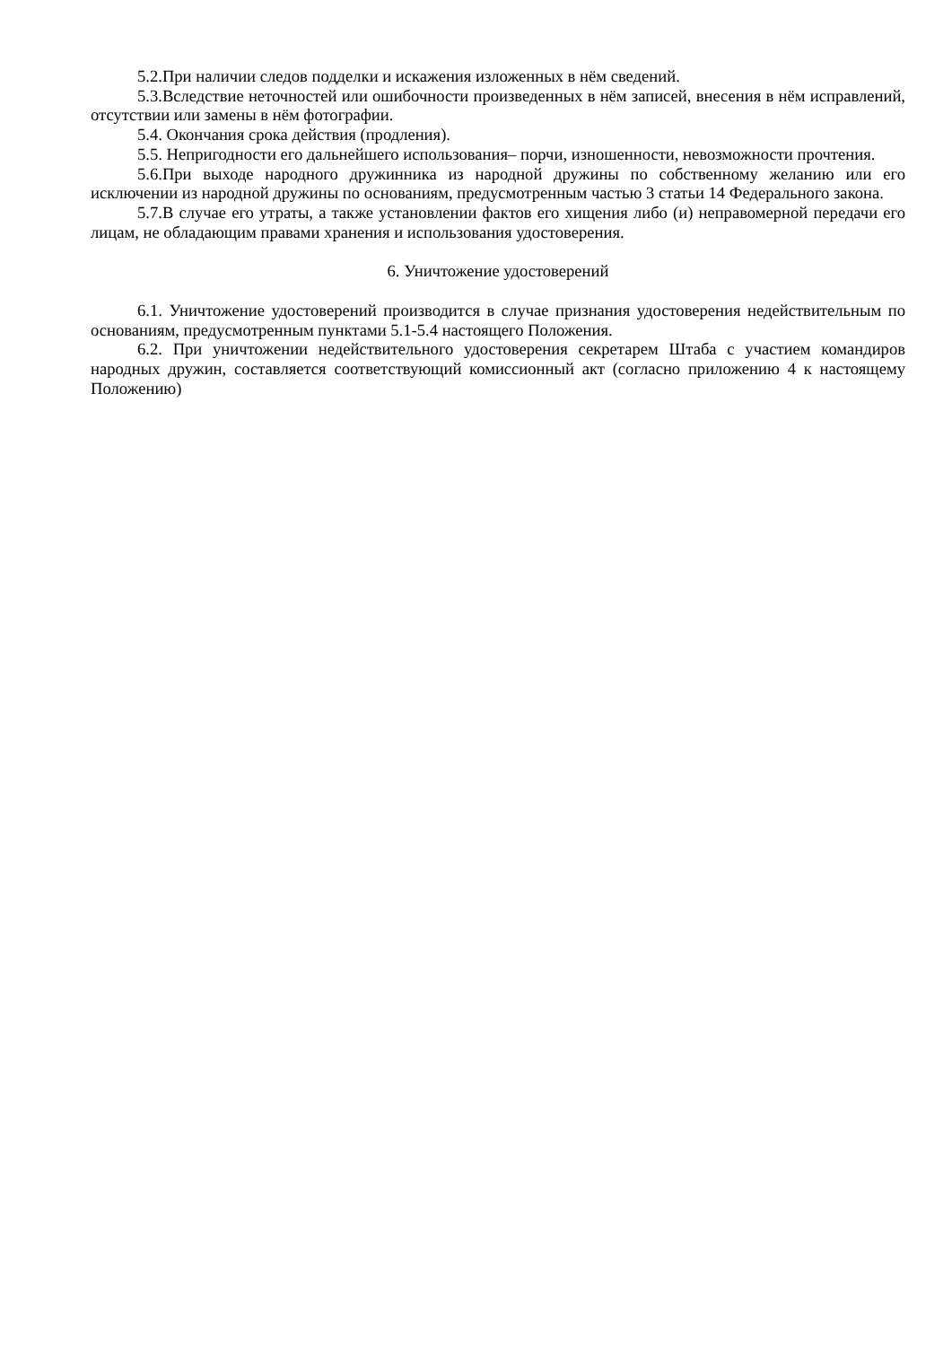5.2.При наличии следов подделки и искажения изложенных в нём сведений.
5.3.Вследствие неточностей или ошибочности произведенных в нём записей, внесения в нём исправлений, отсутствии или замены в нём фотографии.
5.4. Окончания срока действия (продления).
5.5. Непригодности его дальнейшего использования– порчи, изношенности, невозможности прочтения.
5.6.При выходе народного дружинника из народной дружины по собственному желанию или его исключении из народной дружины по основаниям, предусмотренным частью 3 статьи 14 Федерального закона.
5.7.В случае его утраты, а также установлении фактов его хищения либо (и) неправомерной передачи его лицам, не обладающим правами хранения и использования удостоверения.
6. Уничтожение удостоверений
6.1. Уничтожение удостоверений производится в случае признания удостоверения недействительным по основаниям, предусмотренным пунктами 5.1-5.4 настоящего Положения.
6.2. При уничтожении недействительного удостоверения секретарем Штаба с участием командиров народных дружин, составляется соответствующий комиссионный акт (согласно приложению 4 к настоящему Положению)